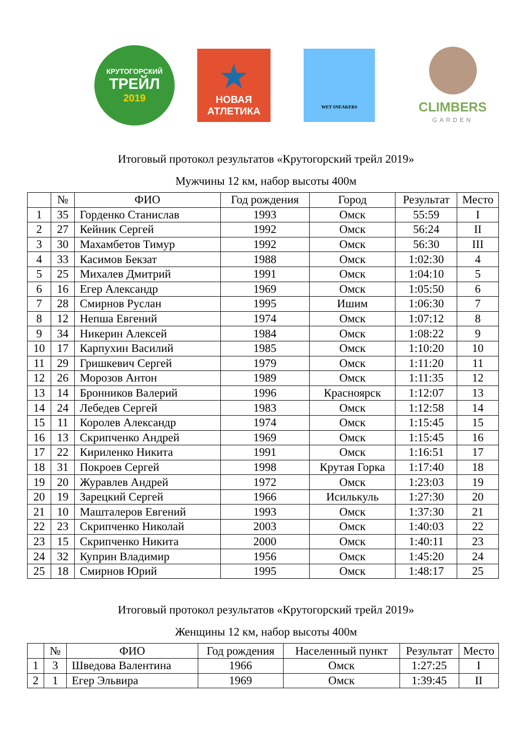КРУТОГОРСКИЙ
ТРЕЙЛ
2019
★
НОВАЯ
АТЛЕТИКА
WET SNEAKERS
CLIMBERS
GARDEN
Итоговый протокол результатов «Крутогорский трейл 2019»
Мужчины 12 км, набор высоты 400м
| | № | ФИО | Год рождения | Город | Результат | Место |
| --- | --- | --- | --- | --- | --- | --- |
| 1 | 35 | Горденко Станислав | 1993 | Омск | 55:59 | I |
| 2 | 27 | Кейник Сергей | 1992 | Омск | 56:24 | II |
| 3 | 30 | Махамбетов Тимур | 1992 | Омск | 56:30 | III |
| 4 | 33 | Касимов Бекзат | 1988 | Омск | 1:02:30 | 4 |
| 5 | 25 | Михалев Дмитрий | 1991 | Омск | 1:04:10 | 5 |
| 6 | 16 | Егер Александр | 1969 | Омск | 1:05:50 | 6 |
| 7 | 28 | Смирнов Руслан | 1995 | Ишим | 1:06:30 | 7 |
| 8 | 12 | Непша Евгений | 1974 | Омск | 1:07:12 | 8 |
| 9 | 34 | Никерин Алексей | 1984 | Омск | 1:08:22 | 9 |
| 10 | 17 | Карпухин Василий | 1985 | Омск | 1:10:20 | 10 |
| 11 | 29 | Гришкевич Сергей | 1979 | Омск | 1:11:20 | 11 |
| 12 | 26 | Морозов Антон | 1989 | Омск | 1:11:35 | 12 |
| 13 | 14 | Бронников Валерий | 1996 | Красноярск | 1:12:07 | 13 |
| 14 | 24 | Лебедев Сергей | 1983 | Омск | 1:12:58 | 14 |
| 15 | 11 | Королев Александр | 1974 | Омск | 1:15:45 | 15 |
| 16 | 13 | Скрипченко Андрей | 1969 | Омск | 1:15:45 | 16 |
| 17 | 22 | Кириленко Никита | 1991 | Омск | 1:16:51 | 17 |
| 18 | 31 | Покроев Сергей | 1998 | Крутая Горка | 1:17:40 | 18 |
| 19 | 20 | Журавлев Андрей | 1972 | Омск | 1:23:03 | 19 |
| 20 | 19 | Зарецкий Сергей | 1966 | Исилькуль | 1:27:30 | 20 |
| 21 | 10 | Машталеров Евгений | 1993 | Омск | 1:37:30 | 21 |
| 22 | 23 | Скрипченко Николай | 2003 | Омск | 1:40:03 | 22 |
| 23 | 15 | Скрипченко Никита | 2000 | Омск | 1:40:11 | 23 |
| 24 | 32 | Куприн Владимир | 1956 | Омск | 1:45:20 | 24 |
| 25 | 18 | Смирнов Юрий | 1995 | Омск | 1:48:17 | 25 |
Итоговый протокол результатов «Крутогорский трейл 2019»
Женщины 12 км, набор высоты 400м
| | № | ФИО | Год рождения | Населенный пункт | Результат | Место |
| --- | --- | --- | --- | --- | --- | --- |
| 1 | 3 | Шведова Валентина | 1966 | Омск | 1:27:25 | I |
| 2 | 1 | Егер Эльвира | 1969 | Омск | 1:39:45 | II |